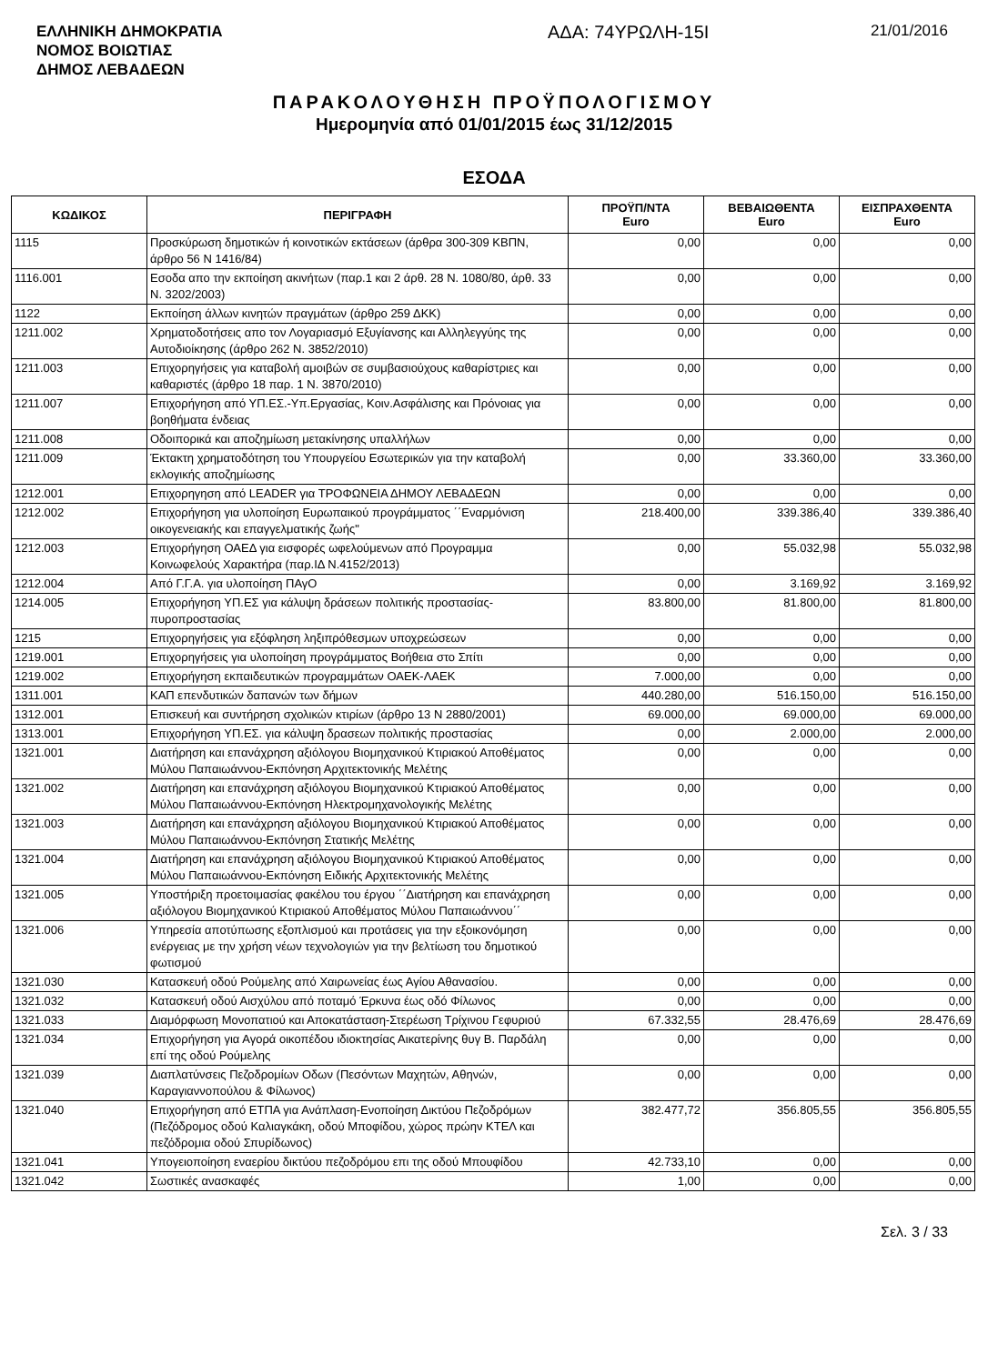ΕΛΛΗΝΙΚΗ ΔΗΜΟΚΡΑΤΙΑ
ΝΟΜΟΣ ΒΟΙΩΤΙΑΣ
ΔΗΜΟΣ ΛΕΒΑΔΕΩΝ
ΑΔΑ: 74ΥΡΩΛΗ-15Ι
21/01/2016
ΠΑΡΑΚΟΛΟΥΘΗΣΗ ΠΡΟΫΠΟΛΟΓΙΣΜΟΥ
Ημερομηνία από 01/01/2015 έως 31/12/2015
ΕΣΟΔΑ
| ΚΩΔΙΚΟΣ | ΠΕΡΙΓΡΑΦΗ | ΠΡΟΫΠ/ΝΤΑ Euro | ΒΕΒΑΙΩΘΕΝΤΑ Euro | ΕΙΣΠΡΑΧΘΕΝΤΑ Euro |
| --- | --- | --- | --- | --- |
| 1115 | Προσκύρωση δημοτικών ή κοινοτικών εκτάσεων (άρθρα 300-309 ΚΒΠΝ, άρθρο 56 Ν 1416/84) | 0,00 | 0,00 | 0,00 |
| 1116.001 | Εσοδα απο την εκποίηση ακινήτων (παρ.1 και 2 άρθ. 28 Ν. 1080/80, άρθ. 33 Ν. 3202/2003) | 0,00 | 0,00 | 0,00 |
| 1122 | Εκποίηση άλλων κινητών πραγμάτων (άρθρο 259 ΔΚΚ) | 0,00 | 0,00 | 0,00 |
| 1211.002 | Χρηματοδοτήσεις απο τον Λογαριασμό Εξυγίανσης και Αλληλεγγύης της Αυτοδιοίκησης (άρθρο 262 Ν. 3852/2010) | 0,00 | 0,00 | 0,00 |
| 1211.003 | Επιχορηγήσεις για καταβολή αμοιβών σε συμβασιούχους καθαρίστριες και καθαριστές (άρθρο 18 παρ. 1 Ν. 3870/2010) | 0,00 | 0,00 | 0,00 |
| 1211.007 | Επιχορήγηση από ΥΠ.ΕΣ.-Υπ.Εργασίας, Κοιν.Ασφάλισης και Πρόνοιας για βοηθήματα ένδειας | 0,00 | 0,00 | 0,00 |
| 1211.008 | Οδοιπορικά και αποζημίωση μετακίνησης υπαλλήλων | 0,00 | 0,00 | 0,00 |
| 1211.009 | Έκτακτη χρηματοδότηση του Υπουργείου Εσωτερικών για την καταβολή εκλογικής αποζημίωσης | 0,00 | 33.360,00 | 33.360,00 |
| 1212.001 | Επιχορηγηση από LEADER για ΤΡΟΦΩΝΕΙΑ ΔΗΜΟΥ ΛΕΒΑΔΕΩΝ | 0,00 | 0,00 | 0,00 |
| 1212.002 | Επιχορήγηση για υλοποίηση Ευρωπαικού προγράμματος ΄΄Εναρμόνιση οικογενειακής και επαγγελματικής ζωής" | 218.400,00 | 339.386,40 | 339.386,40 |
| 1212.003 | Επιχορήγηση ΟΑΕΔ για εισφορές ωφελούμενων από Προγραμμα Κοινωφελούς Χαρακτήρα (παρ.ΙΔ Ν.4152/2013) | 0,00 | 55.032,98 | 55.032,98 |
| 1212.004 | Από Γ.Γ.Α. για υλοποίηση ΠΑγΟ | 0,00 | 3.169,92 | 3.169,92 |
| 1214.005 | Επιχορήγηση ΥΠ.ΕΣ για κάλυψη δράσεων πολιτικής προστασίας-πυροπροστασίας | 83.800,00 | 81.800,00 | 81.800,00 |
| 1215 | Επιχορηγήσεις για εξόφληση ληξιπρόθεσμων υποχρεώσεων | 0,00 | 0,00 | 0,00 |
| 1219.001 | Επιχορηγήσεις για υλοποίηση προγράμματος Βοήθεια στο Σπίτι | 0,00 | 0,00 | 0,00 |
| 1219.002 | Επιχορήγηση εκπαιδευτικών προγραμμάτων ΟΑΕΚ-ΛΑΕΚ | 7.000,00 | 0,00 | 0,00 |
| 1311.001 | ΚΑΠ επενδυτικών δαπανών των δήμων | 440.280,00 | 516.150,00 | 516.150,00 |
| 1312.001 | Επισκευή και συντήρηση σχολικών κτιρίων (άρθρο 13 Ν 2880/2001) | 69.000,00 | 69.000,00 | 69.000,00 |
| 1313.001 | Επιχορήγηση ΥΠ.ΕΣ. για κάλυψη δρασεων πολιτικής προστασίας | 0,00 | 2.000,00 | 2.000,00 |
| 1321.001 | Διατήρηση και επανάχρηση αξιόλογου Βιομηχανικού Κτιριακού Αποθέματος Μύλου Παπαιωάννου-Εκπόνηση Αρχιτεκτονικής Μελέτης | 0,00 | 0,00 | 0,00 |
| 1321.002 | Διατήρηση και επανάχρηση αξιόλογου Βιομηχανικού Κτιριακού Αποθέματος Μύλου Παπαιωάννου-Εκπόνηση Ηλεκτρομηχανολογικής Μελέτης | 0,00 | 0,00 | 0,00 |
| 1321.003 | Διατήρηση και επανάχρηση αξιόλογου Βιομηχανικού Κτιριακού Αποθέματος Μύλου Παπαιωάννου-Εκπόνηση Στατικής Μελέτης | 0,00 | 0,00 | 0,00 |
| 1321.004 | Διατήρηση και επανάχρηση αξιόλογου Βιομηχανικού Κτιριακού Αποθέματος Μύλου Παπαιωάννου-Εκπόνηση Ειδικής Αρχιτεκτονικής Μελέτης | 0,00 | 0,00 | 0,00 |
| 1321.005 | Υποστήριξη προετοιμασίας φακέλου του έργου ΄΄Διατήρηση και επανάχρηση αξιόλογου Βιομηχανικού Κτιριακού Αποθέματος Μύλου Παπαιωάννου΄΄ | 0,00 | 0,00 | 0,00 |
| 1321.006 | Υπηρεσία αποτύπωσης εξοπλισμού και προτάσεις για την εξοικονόμηση ενέργειας με την χρήση νέων τεχνολογιών για την βελτίωση του δημοτικού φωτισμού | 0,00 | 0,00 | 0,00 |
| 1321.030 | Κατασκευή οδού Ρούμελης από Χαιρωνείας έως Αγίου Αθανασίου. | 0,00 | 0,00 | 0,00 |
| 1321.032 | Κατασκευή οδού Αισχύλου από ποταμό Έρκυνα έως οδό Φίλωνος | 0,00 | 0,00 | 0,00 |
| 1321.033 | Διαμόρφωση Μονοπατιού και Αποκατάσταση-Στερέωση Τρίχινου Γεφυριού | 67.332,55 | 28.476,69 | 28.476,69 |
| 1321.034 | Επιχορήγηση για Αγορά οικοπέδου ιδιοκτησίας Αικατερίνης θυγ Β. Παρδάλη επί της οδού Ρούμελης | 0,00 | 0,00 | 0,00 |
| 1321.039 | Διαπλατύνσεις Πεζοδρομίων Οδων (Πεσόντων Μαχητών, Αθηνών, Καραγιαννοπούλου & Φίλωνος) | 0,00 | 0,00 | 0,00 |
| 1321.040 | Επιχορήγηση από ΕΤΠΑ για Ανάπλαση-Ενοποίηση Δικτύου Πεζοδρόμων (Πεζόδρομος οδού Καλιαγκάκη, οδού Μποφίδου, χώρος πρώην ΚΤΕΛ και πεζόδρομια οδού Σπυρίδωνος) | 382.477,72 | 356.805,55 | 356.805,55 |
| 1321.041 | Υπογειοποίηση εναερίου δικτύου πεζοδρόμου επι της οδού Μπουφίδου | 42.733,10 | 0,00 | 0,00 |
| 1321.042 | Σωστικές ανασκαφές | 1,00 | 0,00 | 0,00 |
Σελ. 3 / 33